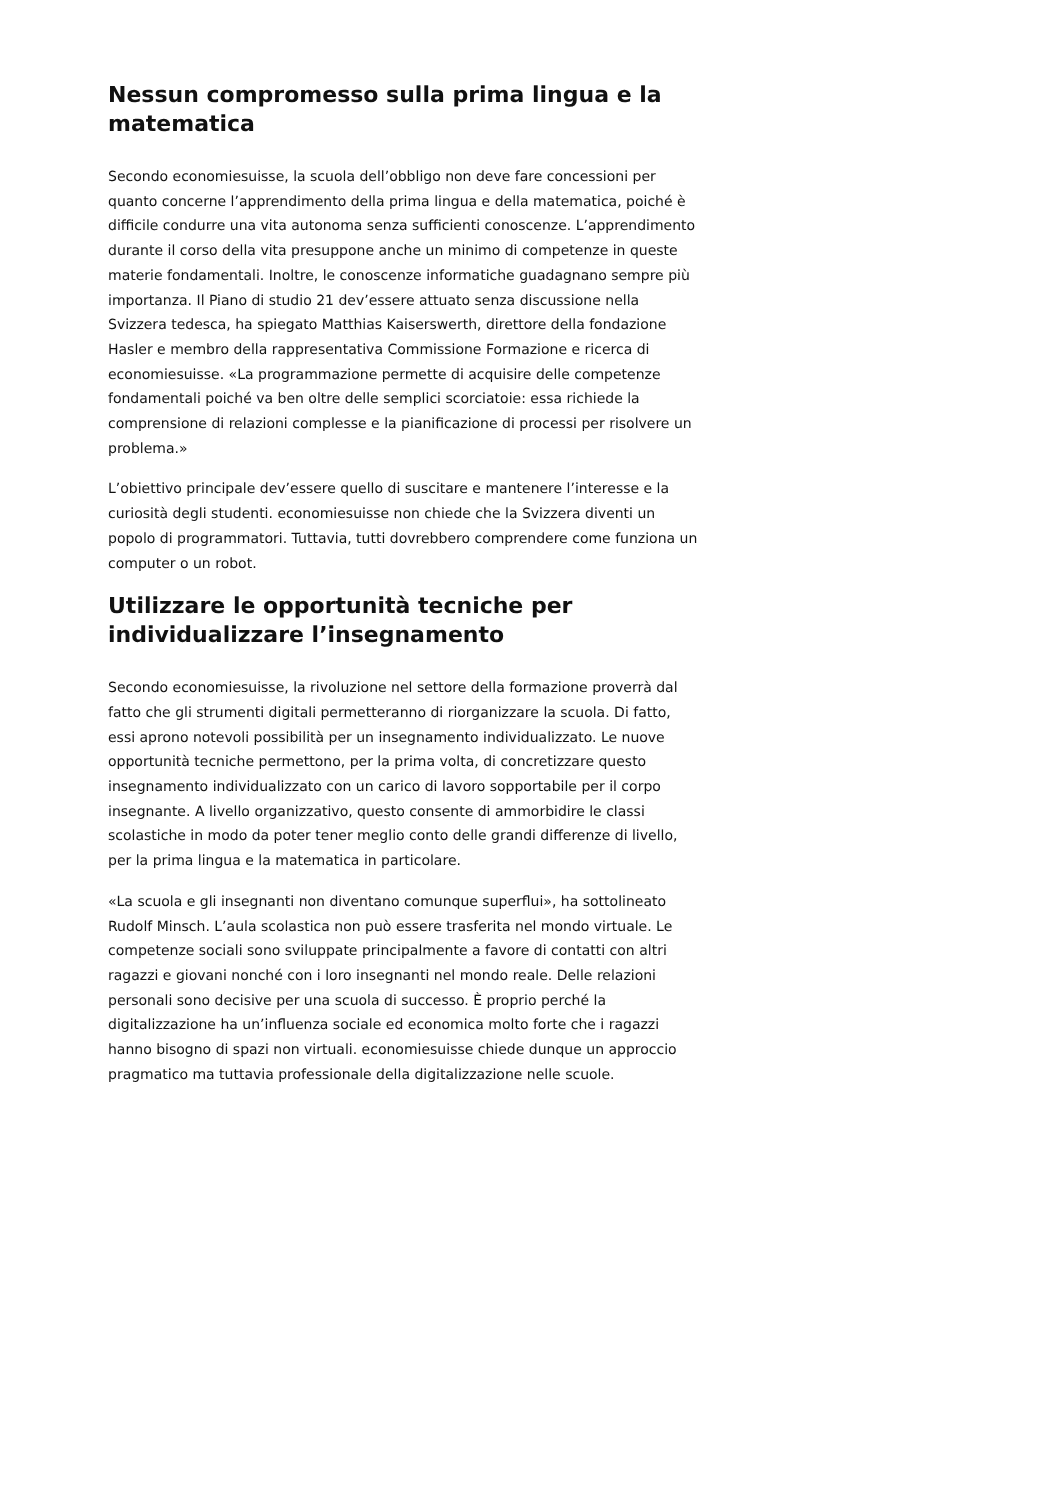Nessun compromesso sulla prima lingua e la matematica
Secondo economiesuisse, la scuola dell’obbligo non deve fare concessioni per quanto concerne l’apprendimento della prima lingua e della matematica, poiché è difficile condurre una vita autonoma senza sufficienti conoscenze. L’apprendimento durante il corso della vita presuppone anche un minimo di competenze in queste materie fondamentali. Inoltre, le conoscenze informatiche guadagnano sempre più importanza. Il Piano di studio 21 dev’essere attuato senza discussione nella Svizzera tedesca, ha spiegato Matthias Kaiserswerth, direttore della fondazione Hasler e membro della rappresentativa Commissione Formazione e ricerca di economiesuisse. «La programmazione permette di acquisire delle competenze fondamentali poiché va ben oltre delle semplici scorciatoie: essa richiede la comprensione di relazioni complesse e la pianificazione di processi per risolvere un problema.»
L’obiettivo principale dev’essere quello di suscitare e mantenere l’interesse e la curiosità degli studenti. economiesuisse non chiede che la Svizzera diventi un popolo di programmatori. Tuttavia, tutti dovrebbero comprendere come funziona un computer o un robot.
Utilizzare le opportunità tecniche per individualizzare l’insegnamento
Secondo economiesuisse, la rivoluzione nel settore della formazione proverrà dal fatto che gli strumenti digitali permetteranno di riorganizzare la scuola. Di fatto, essi aprono notevoli possibilità per un insegnamento individualizzato. Le nuove opportunità tecniche permettono, per la prima volta, di concretizzare questo insegnamento individualizzato con un carico di lavoro sopportabile per il corpo insegnante. A livello organizzativo, questo consente di ammorbidire le classi scolastiche in modo da poter tener meglio conto delle grandi differenze di livello, per la prima lingua e la matematica in particolare.
«La scuola e gli insegnanti non diventano comunque superflui», ha sottolineato Rudolf Minsch. L’aula scolastica non può essere trasferita nel mondo virtuale. Le competenze sociali sono sviluppate principalmente a favore di contatti con altri ragazzi e giovani nonché con i loro insegnanti nel mondo reale. Delle relazioni personali sono decisive per una scuola di successo. È proprio perché la digitalizzazione ha un’influenza sociale ed economica molto forte che i ragazzi hanno bisogno di spazi non virtuali. economiesuisse chiede dunque un approccio pragmatico ma tuttavia professionale della digitalizzazione nelle scuole.